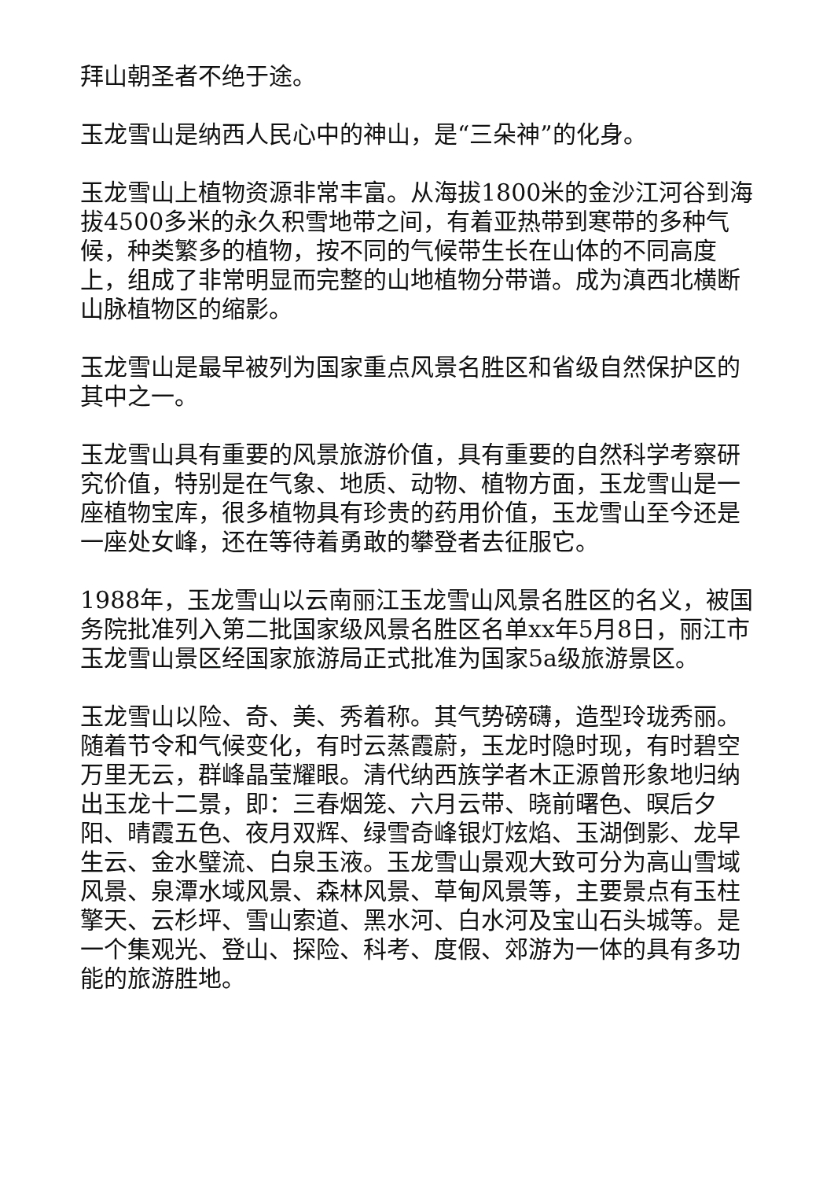拜山朝圣者不绝于途。
玉龙雪山是纳西人民心中的神山，是“三朵神”的化身。
玉龙雪山上植物资源非常丰富。从海拔1800米的金沙江河谷到海拔4500多米的永久积雪地带之间，有着亚热带到寒带的多种气候，种类繁多的植物，按不同的气候带生长在山体的不同高度上，组成了非常明显而完整的山地植物分带谱。成为滇西北横断山脉植物区的缩影。
玉龙雪山是最早被列为国家重点风景名胜区和省级自然保护区的其中之一。
玉龙雪山具有重要的风景旅游价值，具有重要的自然科学考察研究价值，特别是在气象、地质、动物、植物方面，玉龙雪山是一座植物宝库，很多植物具有珍贵的药用价值，玉龙雪山至今还是一座处女峰，还在等待着勇敢的攀登者去征服它。
1988年，玉龙雪山以云南丽江玉龙雪山风景名胜区的名义，被国务院批准列入第二批国家级风景名胜区名单xx年5月8日，丽江市玉龙雪山景区经国家旅游局正式批准为国家5a级旅游景区。
玉龙雪山以险、奇、美、秀着称。其气势磅礴，造型玲珑秀丽。随着节令和气候变化，有时云蒸霞蔚，玉龙时隐时现，有时碧空万里无云，群峰晶莹耀眼。清代纳西族学者木正源曾形象地归纳出玉龙十二景，即：三春烟笼、六月云带、晓前曙色、暝后夕阳、晴霞五色、夜月双辉、绿雪奇峰银灯炫焰、玉湖倒影、龙早生云、金水璧流、白泉玉液。玉龙雪山景观大致可分为高山雪域风景、泉潭水域风景、森林风景、草甸风景等，主要景点有玉柱擎天、云杉坪、雪山索道、黑水河、白水河及宝山石头城等。是一个集观光、登山、探险、科考、度假、郊游为一体的具有多功能的旅游胜地。